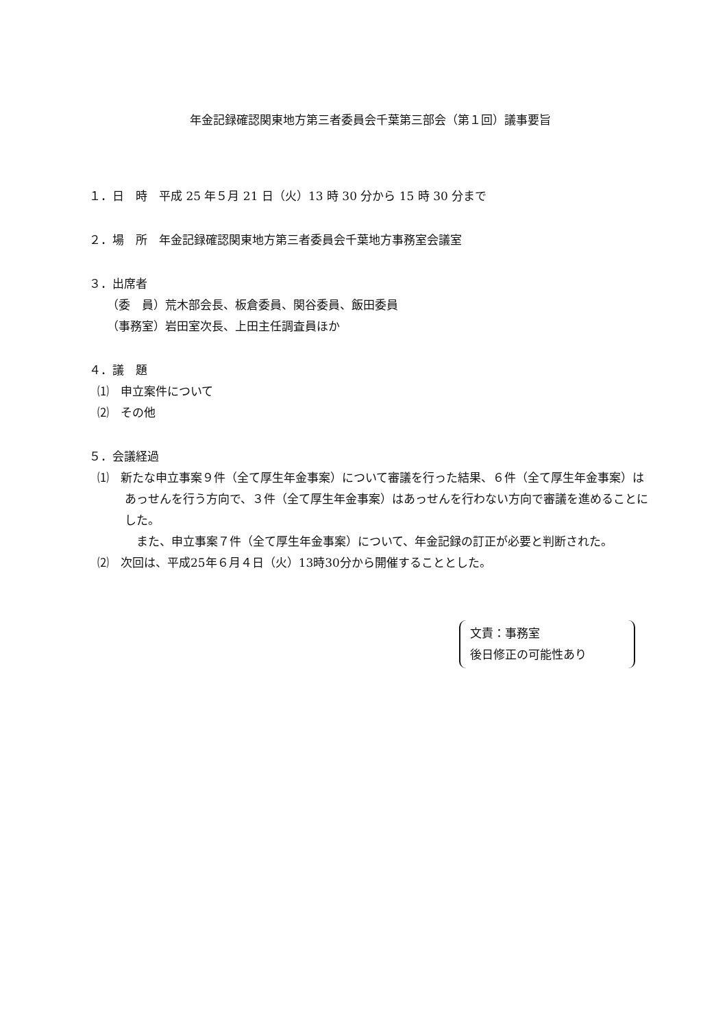年金記録確認関東地方第三者委員会千葉第三部会（第１回）議事要旨
１．日　時　平成 25 年５月 21 日（火）13 時 30 分から 15 時 30 分まで
２．場　所　年金記録確認関東地方第三者委員会千葉地方事務室会議室
３．出席者
（委　員）荒木部会長、板倉委員、関谷委員、飯田委員
（事務室）岩田室次長、上田主任調査員ほか
４．議　題
⑴　申立案件について
⑵　その他
５．会議経過
⑴　新たな申立事案９件（全て厚生年金事案）について審議を行った結果、６件（全て厚生年金事案）はあっせんを行う方向で、３件（全て厚生年金事案）はあっせんを行わない方向で審議を進めることにした。
　また、申立事案７件（全て厚生年金事案）について、年金記録の訂正が必要と判断された。
⑵　次回は、平成25年６月４日（火）13時30分から開催することとした。
文責：事務室
後日修正の可能性あり